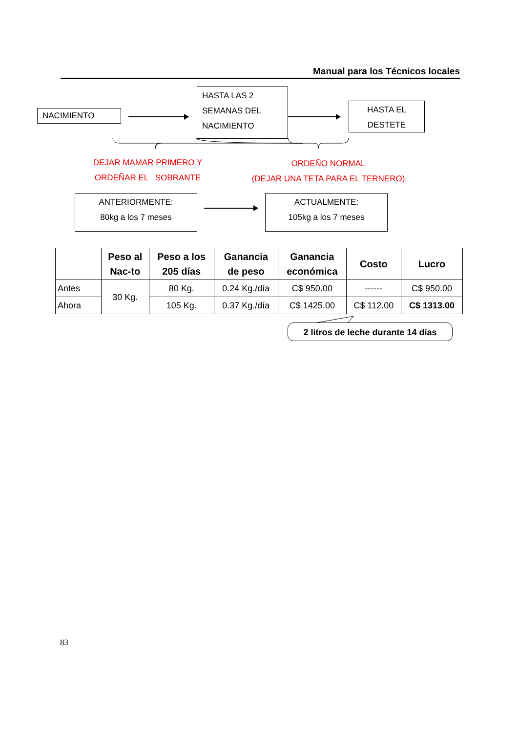Manual para los Técnicos locales
NACIMIENTO
HASTA LAS 2
SEMANAS DEL
NACIMIENTO
HASTA EL
DESTETE
DEJAR MAMAR PRIMERO Y
ORDEÑAR EL SOBRANTE
ORDEÑO NORMAL
(DEJAR UNA TETA PARA EL TERNERO)
ANTERIORMENTE:
80kg a los 7 meses
ACTUALMENTE:
105kg a los 7 meses
| | Peso al Nac-to | Peso a los 205 días | Ganancia de peso | Ganancia económica | Costo | Lucro |
| --- | --- | --- | --- | --- | --- | --- |
| Antes | 30 Kg. | 80 Kg. | 0.24 Kg./día | C$ 950.00 | ------ | C$ 950.00 |
| Ahora | | 105 Kg. | 0.37 Kg./día | C$ 1425.00 | C$ 112.00 | C$ 1313.00 |
2 litros de leche durante 14 días
83